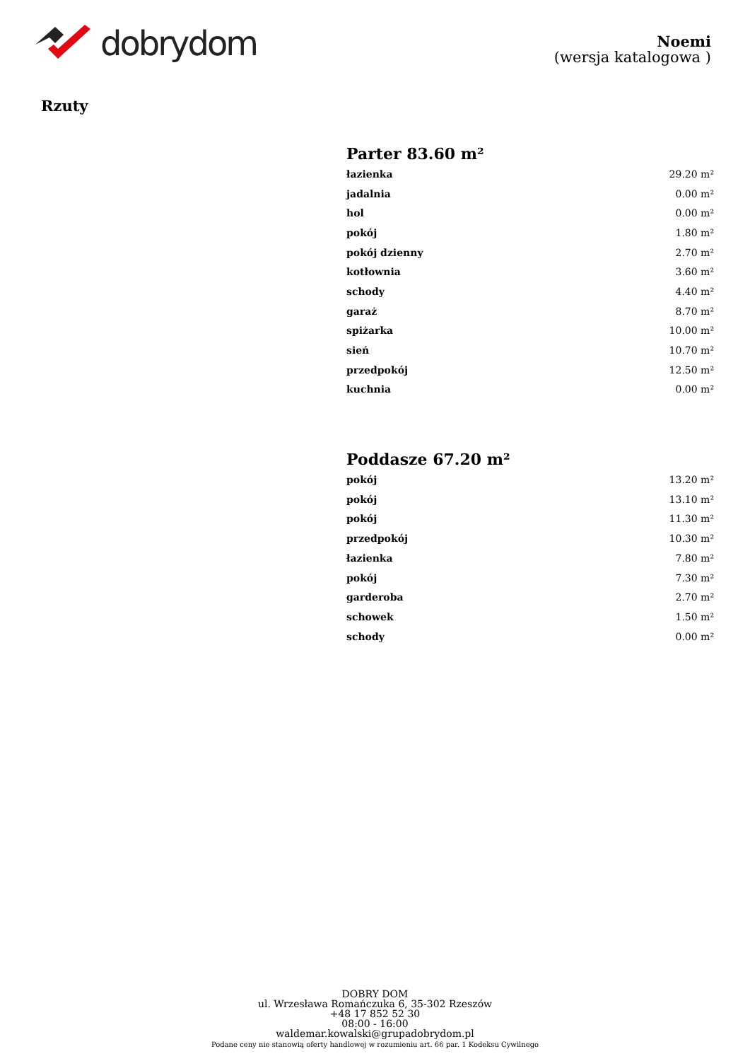dobrydom
Noemi
(wersja katalogowa )
Rzuty
Parter 83.60 m²
| łazienka | 29.20 m² |
| jadalnia | 0.00 m² |
| hol | 0.00 m² |
| pokój | 1.80 m² |
| pokój dzienny | 2.70 m² |
| kotłownia | 3.60 m² |
| schody | 4.40 m² |
| garaż | 8.70 m² |
| spiżarka | 10.00 m² |
| sień | 10.70 m² |
| przedpokój | 12.50 m² |
| kuchnia | 0.00 m² |
Poddasze 67.20 m²
| pokój | 13.20 m² |
| pokój | 13.10 m² |
| pokój | 11.30 m² |
| przedpokój | 10.30 m² |
| łazienka | 7.80 m² |
| pokój | 7.30 m² |
| garderoba | 2.70 m² |
| schowek | 1.50 m² |
| schody | 0.00 m² |
DOBRY DOM
ul. Wrzesława Romańczuka 6, 35-302 Rzeszów
+48 17 852 52 30
08:00 - 16:00
waldemar.kowalski@grupadobrydom.pl
Podane ceny nie stanowią oferty handlowej w rozumieniu art. 66 par. 1 Kodeksu Cywilnego